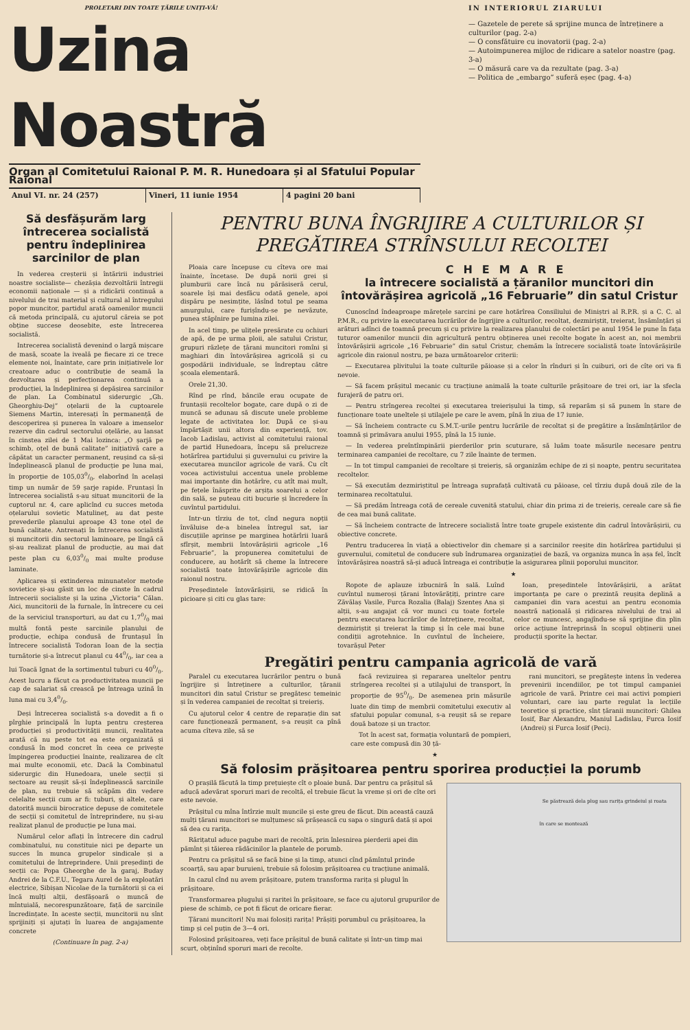PROLETARI DIN TOATE ȚĂRILE UNIȚI-VĂ!
Uzina Noastră
Organ al Comitetului Raional P. M. R. Hunedoara și al Sfatului Popular Raional
Anul VI. nr. 24 (257) Vineri, 11 iunie 1954 4 pagini 20 bani
IN INTERIORUL ZIARULUI
— Gazetele de perete să sprijine munca de întreținere a culturilor (pag. 2-a)
— O consfătuire cu inovatorii (pag. 2-a)
— Autoimpunerea mijloc de ridicare a satelor noastre (pag. 3-a)
— O măsură care va da rezultate (pag. 3-a)
— Politica de „embargo” suferă eșec (pag. 4-a)
Să desfășurăm larg întrecerea socialistă pentru îndeplinirea sarcinilor de plan
In vederea creșterii și întăririi industriei noastre socialiste— chezășia dezvoltării întregii economii naționale — și a ridicării continuă a nivelului de trai material și cultural al întregului popor muncitor, partidul arată oamenilor muncii că metoda principală, cu ajutorul căreia se pot obține succese deosebite, este întrecerea socialistă.
Intrecerea socialistă devenind o largă mișcare de masă, scoate la iveală pe fiecare zi ce trece elemente noi, înaintate, care prin inițiativele lor creatoare aduc o contribuție de seamă la dezvoltarea și perfecționarea continuă a producției, la îndeplinirea și depășirea sarcinilor de plan. La Combinatul siderurgic „Gh. Gheorghiu-Dej” oțelarii de la cuptoarele Siemens Martin, interesați în permanență de descoperirea și punerea în valoare a imenselor rezerve din cadrul sectorului oțelărie, au lansat în cinstea zilei de 1 Mai lozinca: „O șarjă pe schimb, oțel de bună calitate” inițiativă care a căpătat un caracter permanent, reușind ca să-și îndeplinească planul de producție pe luna mai, în proporție de 105,030/0, elaborînd în același timp un număr de 59 șarje rapide. Fruntași în întrecerea socialistă s-au situat muncitorii de la cuptorul nr. 4, care aplicînd cu succes metoda oțelarului sovietic Matulineț, au dat peste prevederile planului aproape 43 tone oțel de bună calitate. Antrenați în întrecerea socialistă și muncitorii din sectorul laminoare, pe lîngă că și-au realizat planul de producție, au mai dat peste plan cu 6,030/0 mai multe produse laminate.
Aplicarea și extinderea minunatelor metode sovietice și-au găsit un loc de cinste în cadrul întrecerii socialiste și la uzina „Victoria” Călan. Aici, muncitorii de la furnale, în întrecere cu cei de la serviciul transporturi, au dat cu 1,70/0 mai multă fontă peste sarcinile planului de producție, echipa condusă de fruntașul în întrecere socialistă Todoran Ioan de la secția turnătorie și-a întrecut planul cu 440/0, iar cea a lui Toacă Ignat de la sortimentul tuburi cu 400/0. Acest lucru a făcut ca productivitatea muncii pe cap de salariat să crească pe întreaga uzină în luna mai cu 3,40/0.
Deși întrecerea socialistă s-a dovedit a fi o pîrghie principală în lupta pentru creșterea producției și productivității muncii, realitatea arată că nu peste tot ea este organizată și condusă în mod concret în ceea ce privește împingerea producției înainte, realizarea de cît mai multe economii, etc. Dacă la Combinatul siderurgic din Hunedoara, unele secții și sectoare au reușit să-și îndeplinească sarcinile de plan, nu trebuie să scăpăm din vedere celelalte secții cum ar fi: tuburi, și altele, care datorită muncii birocratice depuse de comitetele de secții și comitetul de întreprindere, nu și-au realizat planul de producție pe luna mai.
Numărul celor aflați în întrecere din cadrul combinatului, nu constituie nici pe departe un succes în munca grupelor sindicale și a comitetului de întreprindere. Unii președinți de secții ca: Popa Gheorghe de la garaj, Buday Andrei de la C.F.U., Tegara Aurel de la exploatări electrice, Sibișan Nicolae de la turnătorii și ca ei încă mulți alții, desfășoară o muncă de mîntuială, necorespunzătoare, față de sarcinile încredințate. In aceste secții, muncitorii nu sînt sprijiniți și ajutați în luarea de angajamente concrete
(Continuare în pag. 2-a)
PENTRU BUNA ÎNGRIJIRE A CULTURILOR ȘI PREGĂTIREA STRÎNSULUI RECOLTEI
Ploaia care începuse cu cîteva ore mai înainte, încetase. De după norii grei și plumburii care încă nu părăsiseră cerul, soarele își mai desfăcu odată genele, apoi dispăru pe nesimțite, lăsînd totul pe seama amurgului, care furișîndu-se pe nevăzute, punea stăpînire pe lumina zilei.
In acel timp, pe ulițele presărate cu ochiuri de apă, de pe urma ploii, ale satului Cristur, grupuri răzlețe de țărani muncitori romîni și maghiari din întovărășirea agricolă și cu gospodării individuale, se îndreptau către școala elementară.
Orele 21,30.
Rînd pe rînd, băncile erau ocupate de fruntașii recoltelor bogate, care după o zi de muncă se adunau să discute unele probleme legate de activitatea lor. După ce și-au împărtășit unii altora din experiență, tov. Iacob Ladislau, activist al comitetului raional de partid Hunedoara, începu să prelucreze hotărîrea partidului și guvernului cu privire la executarea muncilor agricole de vară. Cu cît vocea activistului accentua unele probleme mai importante din hotărîre, cu atît mai mult, pe fețele înăsprite de arșița soarelui a celor din sală, se puteau citi bucurie și încredere în cuvîntul partidului.
Intr-un tîrziu de tot, cînd negura nopții învăluise de-a binelea întregul sat, iar discuțiile aprinse pe marginea hotărîrii luară sfîrșit, membrii întovărășirii agricole „16 Februarie”, la propunerea comitetului de conducere, au hotărît să cheme la întrecere socialistă toate întovărășirile agricole din raionul nostru.
Președintele întovărășirii, se ridică în picioare și citi cu glas tare:
CHEMARE
la întrecere socialistă a țăranilor muncitori din întovărășirea agricolă „16 Februarie” din satul Cristur
Cunoscînd îndeaproape măre­țele sarcini pe care hotărîrea Consiliului de Miniștri al R.P.R. și a C. C. al P.M.R., cu privire la executarea lucrărilor de îngrijire a culturilor, recoltat, dezmiriștit, treierat, însămînțări și arături adînci de toamnă precum și cu privire la realizarea planului de colectări pe anul 1954 le pune în fața tuturor oamenilor muncii din agricultură pentru obținerea unei recolte bogate în acest an, noi membrii întovărășirii agricole „16 Februarie” din satul Cristur, chemăm la întrecere socialistă toate întovărășirile agricole din raionul nostru, pe baza următoarelor criterii:
— Executarea plivitului la toate culturile păioase și a celor în rînduri și în cuiburi, ori de cîte ori va fi nevoie.
— Să facem prășitul mecanic cu tracțiune animală la toate culturile prășitoare de trei ori, iar la sfecla furajeră de patru ori.
— Pentru strîngerea recoltei și executarea treierișului la timp, să reparăm și să punem în stare de funcționare toate uneltele și utilajele pe care le avem, pînă în ziua de 17 iunie.
— Să încheiem contracte cu S.M.T.-urile pentru lucrările de recoltat și de pregătire a însămînțărilor de toamnă și primăvara anului 1955, pînă la 15 iunie.
— In vederea preîntîmpinării pierderilor prin scuturare, să luăm toate măsurile necesare pentru terminarea campaniei de recoltare, cu 7 zile înainte de termen.
— In tot timpul campaniei de recoltare și treieriș, să organizăm echipe de zi și noapte, pentru securitatea recoltelor.
— Să executăm dezmiriștitul pe întreaga suprafață cultivată cu păioase, cel tîrziu după două zile de la terminarea recoltatului.
— Să predăm întreaga cotă de cereale cuvenită statului, chiar din prima zi de treieriș, cereale care să fie de cea mai bună calitate.
— Să încheiem contracte de întrecere socialistă între toate grupele existente din cadrul întovărășirii, cu obiective concrete.
Pentru traducerea în viață a obiectivelor din chemare și a sarcinilor reeșite din hotărîrea partidului și guvernului, comitetul de conducere sub îndrumarea organizației de bază, va organiza munca în așa fel, încît întovărășirea noastră să-și aducă întreaga ei contribuție la asigurarea pîinii poporului muncitor.
★
Ropote de aplauze izbucniră în sală. Luînd cuvîntul numeroși țărani întovărățiți, printre care Zăvălaș Vasile, Furca Rozalia (Balaj) Szenteș Ana și alții, s-au angajat că vor munci cu toate forțele pentru executarea lucrărilor de întreținere, recoltat, dezmiriștit și treierat la timp și în cele mai bune condiții agrotehnice. In cuvîntul de încheiere, tovarășul Peter
Ioan, președintele întovărășirii, a arătat importanța pe care o prezintă reușita deplină a campaniei din vara acestui an pentru economia noastră națională și ridicarea nivelului de trai al celor ce muncesc, angajîndu-se să sprijine din plin orice acțiune întreprinsă în scopul obținerii unei producții sporite la hectar.
Pregătiri pentru campania agricolă de vară
Paralel cu executarea lucrărilor pentru o bună îngrijire și întreținere a culturilor, țăranii muncitori din satul Cristur se pregătesc temeinic și în vederea campaniei de recoltat și treieriș.
Cu ajutorul celor 4 centre de reparație din sat care funcționează permanent, s-a reușit ca pînă acuma cîteva zile, să se
facă revizuirea și repararea uneltelor pentru strîngerea recoltei și a utilajului de transport, în proporție de 950/0. De asemenea prin măsurile luate din timp de membrii comitetului executiv al sfatului popular comunal, s-a reușit să se repare două batoze și un tractor.
Tot în acest sat, formația voluntară de pompieri, care este compusă din 30 ță-
rani muncitori, se pregătește intens în vederea prevenirii incendiilor, pe tot timpul campaniei agricole de vară. Printre cei mai activi pompieri voluntari, care iau parte regulat la lecțiile teoretice și practice, sînt țăranii muncitori: Ghilea Iosif, Bar Alexandru, Maniul Ladislau, Furca Iosif (Andrei) și Furca Iosif (Peci).
★
Să folosim prășitoarea pentru sporirea producției la porumb
Se păstrează dela plug sau rarița grindeiul și roata
în care se montează
O prașilă făcută la timp prețuiește cît o ploaie bună. Dar pentru ca prășitul să aducă adevărat sporuri mari de recoltă, el trebuie făcut la vreme și ori de cîte ori este nevoie.
Prășitul cu mîna întîrzie mult muncile și este greu de făcut. Din această cauză mulți țărani muncitori se mulțumesc să prășească cu sapa o singură dată și apoi să dea cu rarița.
Rărițatul aduce pagube mari de recoltă, prin înlesnirea pierderii apei din pămînt și tăierea rădăcinilor la plantele de porumb.
Pentru ca prășitul să se facă bine și la timp, atunci cînd pămîntul prinde scoarță, sau apar buruieni, trebuie să folosim prășitoarea cu tracțiune animală.
In cazul cînd nu avem prășitoare, putem transforma rarița și plugul în prășitoare.
Transformarea plugului și raritei în prășitoare, se face cu ajutorul grupurilor de piese de schimb, ce pot fi făcut de oricare fierar.
Țărani muncitori! Nu mai folosiți rarița! Prășiți porumbul cu prășitoarea, la timp și cel puțin de 3—4 ori.
Folosind prășitoarea, veți face prășitul de bună calitate și într-un timp mai scurt, obținînd sporuri mari de recolte.